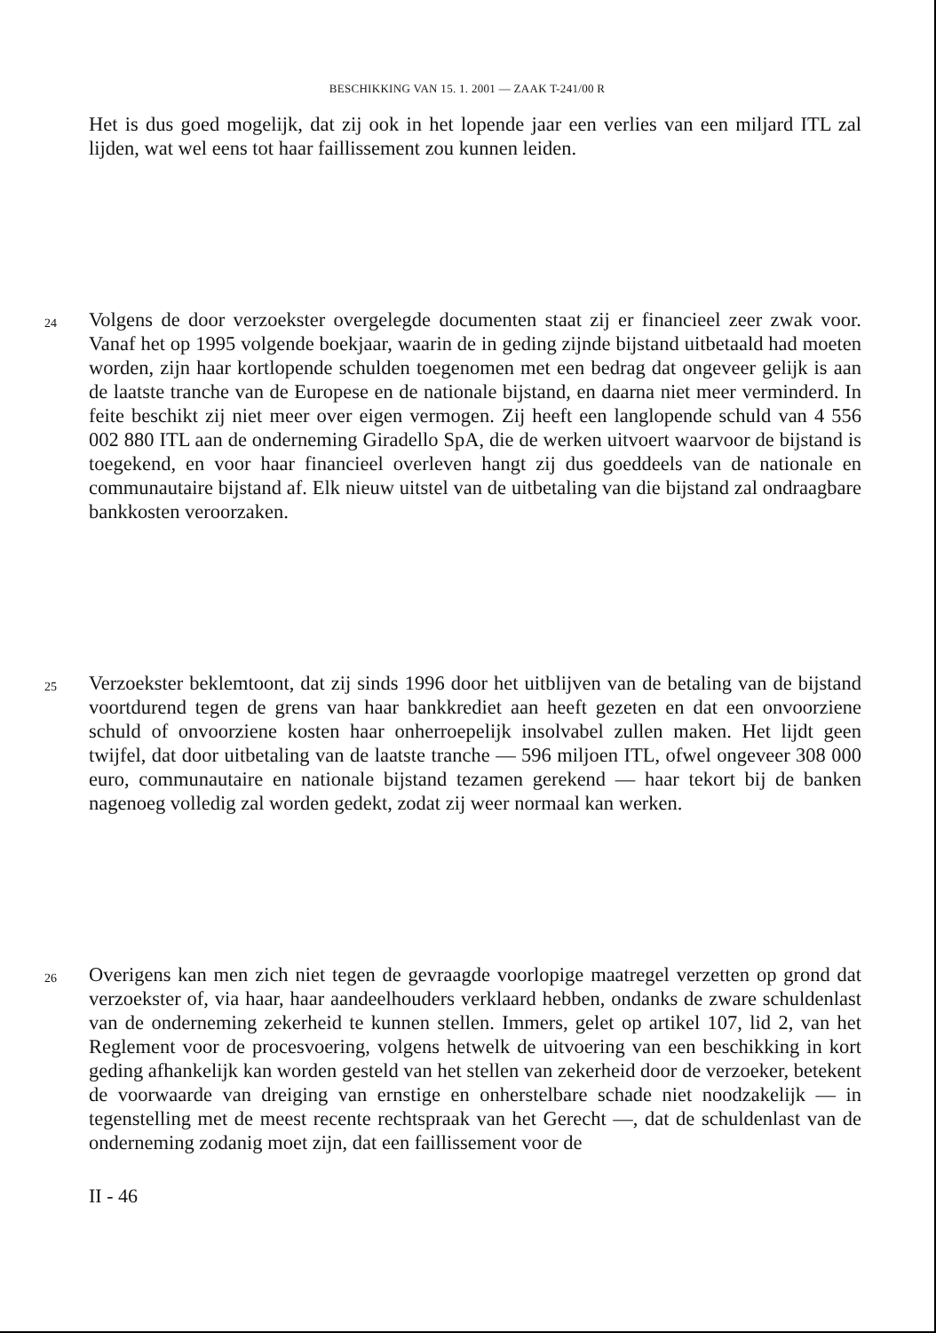BESCHIKKING VAN 15. 1. 2001 — ZAAK T-241/00 R
Het is dus goed mogelijk, dat zij ook in het lopende jaar een verlies van een miljard ITL zal lijden, wat wel eens tot haar faillissement zou kunnen leiden.
24
Volgens de door verzoekster overgelegde documenten staat zij er financieel zeer zwak voor. Vanaf het op 1995 volgende boekjaar, waarin de in geding zijnde bijstand uitbetaald had moeten worden, zijn haar kortlopende schulden toegenomen met een bedrag dat ongeveer gelijk is aan de laatste tranche van de Europese en de nationale bijstand, en daarna niet meer verminderd. In feite beschikt zij niet meer over eigen vermogen. Zij heeft een langlopende schuld van 4 556 002 880 ITL aan de onderneming Giradello SpA, die de werken uitvoert waarvoor de bijstand is toegekend, en voor haar financieel overleven hangt zij dus goeddeels van de nationale en communautaire bijstand af. Elk nieuw uitstel van de uitbetaling van die bijstand zal ondraagbare bankkosten veroorzaken.
25
Verzoekster beklemtoont, dat zij sinds 1996 door het uitblijven van de betaling van de bijstand voortdurend tegen de grens van haar bankkrediet aan heeft gezeten en dat een onvoorziene schuld of onvoorziene kosten haar onherroepelijk insolvabel zullen maken. Het lijdt geen twijfel, dat door uitbetaling van de laatste tranche — 596 miljoen ITL, ofwel ongeveer 308 000 euro, communautaire en nationale bijstand tezamen gerekend — haar tekort bij de banken nagenoeg volledig zal worden gedekt, zodat zij weer normaal kan werken.
26
Overigens kan men zich niet tegen de gevraagde voorlopige maatregel verzetten op grond dat verzoekster of, via haar, haar aandeelhouders verklaard hebben, ondanks de zware schuldenlast van de onderneming zekerheid te kunnen stellen. Immers, gelet op artikel 107, lid 2, van het Reglement voor de procesvoering, volgens hetwelk de uitvoering van een beschikking in kort geding afhankelijk kan worden gesteld van het stellen van zekerheid door de verzoeker, betekent de voorwaarde van dreiging van ernstige en onherstelbare schade niet noodzakelijk — in tegenstelling met de meest recente rechtspraak van het Gerecht —, dat de schuldenlast van de onderneming zodanig moet zijn, dat een faillissement voor de
II - 46